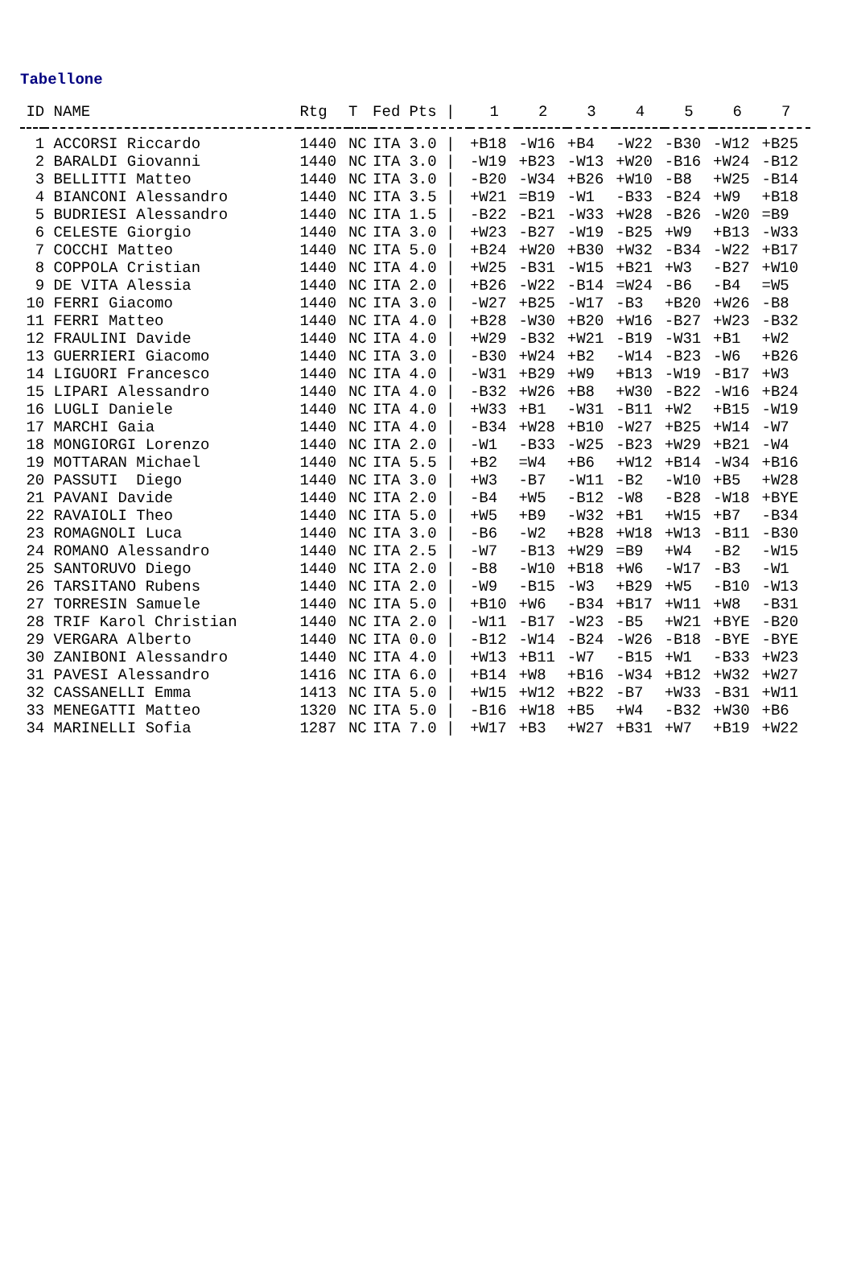Tabellone
| ID | NAME | Rtg | T | Fed | Pts / | 1 | 2 | 3 | 4 | 5 | 6 | 7 |
| --- | --- | --- | --- | --- | --- | --- | --- | --- | --- | --- | --- | --- |
| 1 | ACCORSI Riccardo | 1440 | NC | ITA | 3.0 / | +B18 | -W16 | +B4 | -W22 | -B30 | -W12 | +B25 |
| 2 | BARALDI Giovanni | 1440 | NC | ITA | 3.0 / | -W19 | +B23 | -W13 | +W20 | -B16 | +W24 | -B12 |
| 3 | BELLITTI Matteo | 1440 | NC | ITA | 3.0 / | -B20 | -W34 | +B26 | +W10 | -B8 | +W25 | -B14 |
| 4 | BIANCONI Alessandro | 1440 | NC | ITA | 3.5 / | +W21 | =B19 | -W1 | -B33 | -B24 | +W9 | +B18 |
| 5 | BUDRIESI Alessandro | 1440 | NC | ITA | 1.5 / | -B22 | -B21 | -W33 | +W28 | -B26 | -W20 | =B9 |
| 6 | CELESTE Giorgio | 1440 | NC | ITA | 3.0 / | +W23 | -B27 | -W19 | -B25 | +W9 | +B13 | -W33 |
| 7 | COCCHI Matteo | 1440 | NC | ITA | 5.0 / | +B24 | +W20 | +B30 | +W32 | -B34 | -W22 | +B17 |
| 8 | COPPOLA Cristian | 1440 | NC | ITA | 4.0 / | +W25 | -B31 | -W15 | +B21 | +W3 | -B27 | +W10 |
| 9 | DE VITA Alessia | 1440 | NC | ITA | 2.0 / | +B26 | -W22 | -B14 | =W24 | -B6 | -B4 | =W5 |
| 10 | FERRI Giacomo | 1440 | NC | ITA | 3.0 / | -W27 | +B25 | -W17 | -B3 | +B20 | +W26 | -B8 |
| 11 | FERRI Matteo | 1440 | NC | ITA | 4.0 / | +B28 | -W30 | +B20 | +W16 | -B27 | +W23 | -B32 |
| 12 | FRAULINI Davide | 1440 | NC | ITA | 4.0 / | +W29 | -B32 | +W21 | -B19 | -W31 | +B1 | +W2 |
| 13 | GUERRIERI Giacomo | 1440 | NC | ITA | 3.0 / | -B30 | +W24 | +B2 | -W14 | -B23 | -W6 | +B26 |
| 14 | LIGUORI Francesco | 1440 | NC | ITA | 4.0 / | -W31 | +B29 | +W9 | +B13 | -W19 | -B17 | +W3 |
| 15 | LIPARI Alessandro | 1440 | NC | ITA | 4.0 / | -B32 | +W26 | +B8 | +W30 | -B22 | -W16 | +B24 |
| 16 | LUGLI Daniele | 1440 | NC | ITA | 4.0 / | +W33 | +B1 | -W31 | -B11 | +W2 | +B15 | -W19 |
| 17 | MARCHI Gaia | 1440 | NC | ITA | 4.0 / | -B34 | +W28 | +B10 | -W27 | +B25 | +W14 | -W7 |
| 18 | MONGIORGI Lorenzo | 1440 | NC | ITA | 2.0 / | -W1 | -B33 | -W25 | -B23 | +W29 | +B21 | -W4 |
| 19 | MOTTARAN Michael | 1440 | NC | ITA | 5.5 / | +B2 | =W4 | +B6 | +W12 | +B14 | -W34 | +B16 |
| 20 | PASSUTI Diego | 1440 | NC | ITA | 3.0 / | +W3 | -B7 | -W11 | -B2 | -W10 | +B5 | +W28 |
| 21 | PAVANI Davide | 1440 | NC | ITA | 2.0 / | -B4 | +W5 | -B12 | -W8 | -B28 | -W18 | +BYE |
| 22 | RAVAIOLI Theo | 1440 | NC | ITA | 5.0 / | +W5 | +B9 | -W32 | +B1 | +W15 | +B7 | -B34 |
| 23 | ROMAGNOLI Luca | 1440 | NC | ITA | 3.0 / | -B6 | -W2 | +B28 | +W18 | +W13 | -B11 | -B30 |
| 24 | ROMANO Alessandro | 1440 | NC | ITA | 2.5 / | -W7 | -B13 | +W29 | =B9 | +W4 | -B2 | -W15 |
| 25 | SANTORUVO Diego | 1440 | NC | ITA | 2.0 / | -B8 | -W10 | +B18 | +W6 | -W17 | -B3 | -W1 |
| 26 | TARSITANO Rubens | 1440 | NC | ITA | 2.0 / | -W9 | -B15 | -W3 | +B29 | +W5 | -B10 | -W13 |
| 27 | TORRESIN Samuele | 1440 | NC | ITA | 5.0 / | +B10 | +W6 | -B34 | +B17 | +W11 | +W8 | -B31 |
| 28 | TRIF Karol Christian | 1440 | NC | ITA | 2.0 / | -W11 | -B17 | -W23 | -B5 | +W21 | +BYE | -B20 |
| 29 | VERGARA Alberto | 1440 | NC | ITA | 0.0 / | -B12 | -W14 | -B24 | -W26 | -B18 | -BYE | -BYE |
| 30 | ZANIBONI Alessandro | 1440 | NC | ITA | 4.0 / | +W13 | +B11 | -W7 | -B15 | +W1 | -B33 | +W23 |
| 31 | PAVESI Alessandro | 1416 | NC | ITA | 6.0 / | +B14 | +W8 | +B16 | -W34 | +B12 | +W32 | +W27 |
| 32 | CASSANELLI Emma | 1413 | NC | ITA | 5.0 / | +W15 | +W12 | +B22 | -B7 | +W33 | -B31 | +W11 |
| 33 | MENEGATTI Matteo | 1320 | NC | ITA | 5.0 / | -B16 | +W18 | +B5 | +W4 | -B32 | +W30 | +B6 |
| 34 | MARINELLI Sofia | 1287 | NC | ITA | 7.0 / | +W17 | +B3 | +W27 | +B31 | +W7 | +B19 | +W22 |